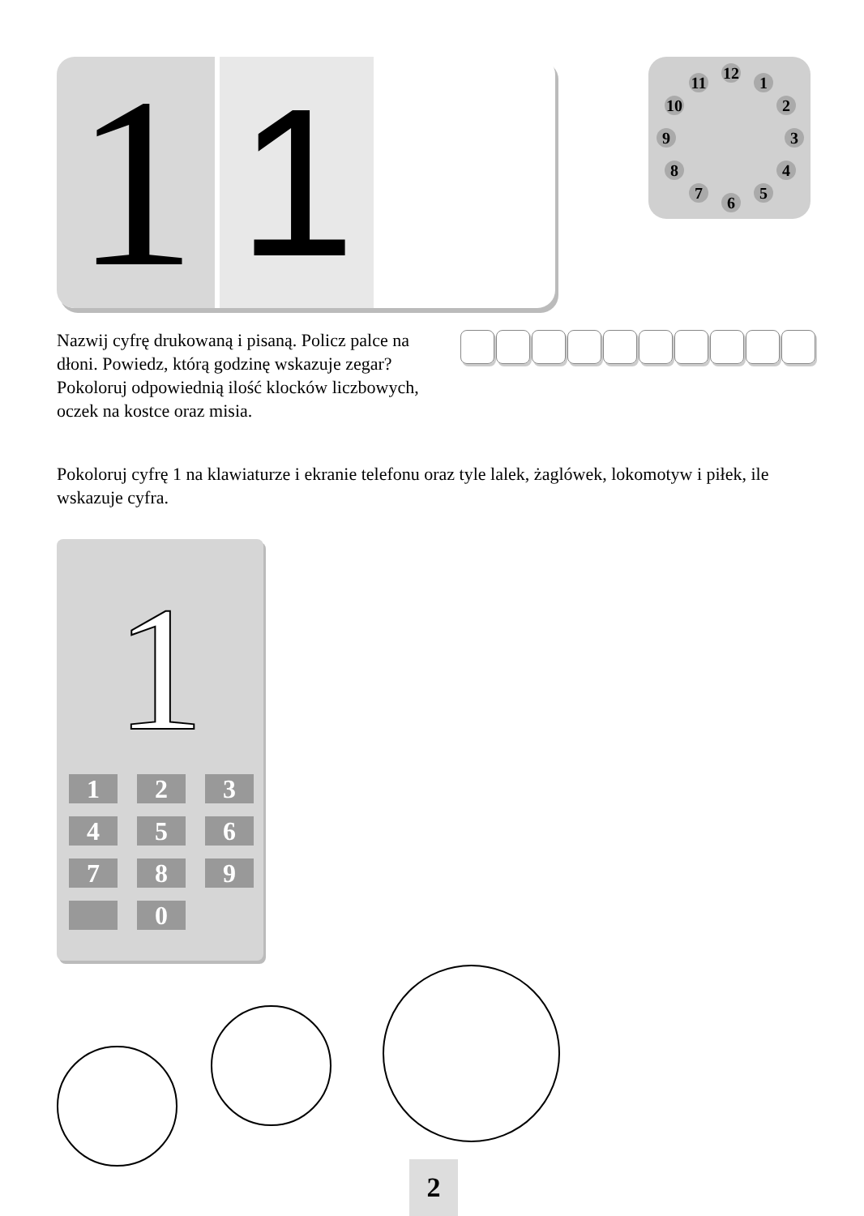1
1
12
1
2
3
4
5
6
7
8
9
10
11
Nazwij cyfrę drukowaną i pisaną. Policz palce na dłoni. Powiedz, którą godzinę wskazuje zegar? Pokoloruj odpowiednią ilość klocków liczbowych, oczek na kostce oraz misia.
Pokoloruj cyfrę 1 na klawiaturze i ekranie telefonu oraz tyle lalek, żaglówek, lokomotyw i piłek, ile wskazuje cyfra.
1
123456789 0
2